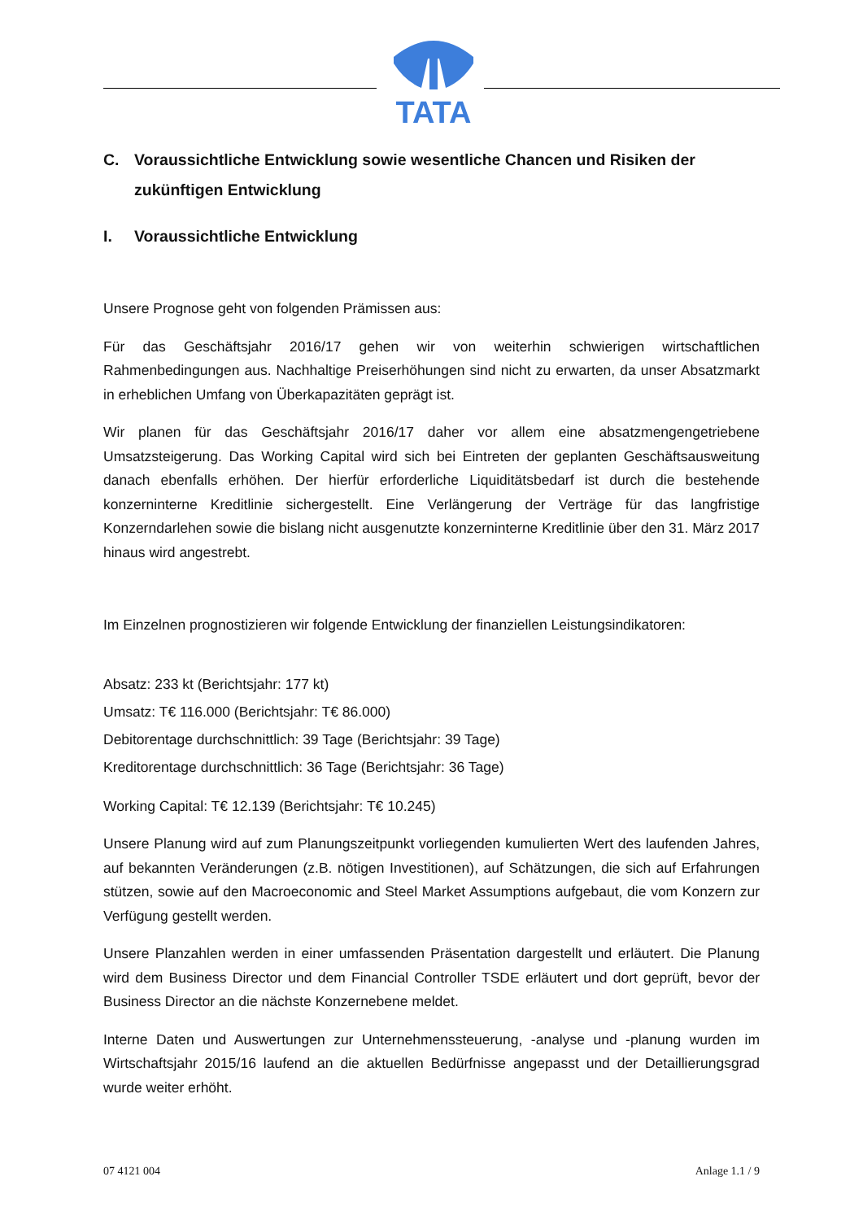TATA
C. Voraussichtliche Entwicklung sowie wesentliche Chancen und Risiken der zukünftigen Entwicklung
I. Voraussichtliche Entwicklung
Unsere Prognose geht von folgenden Prämissen aus:
Für das Geschäftsjahr 2016/17 gehen wir von weiterhin schwierigen wirtschaftlichen Rahmenbedingungen aus. Nachhaltige Preiserhöhungen sind nicht zu erwarten, da unser Absatzmarkt in erheblichen Umfang von Überkapazitäten geprägt ist.
Wir planen für das Geschäftsjahr 2016/17 daher vor allem eine absatzmengengetriebene Umsatzsteigerung. Das Working Capital wird sich bei Eintreten der geplanten Geschäftsausweitung danach ebenfalls erhöhen. Der hierfür erforderliche Liquiditätsbedarf ist durch die bestehende konzerninterne Kreditlinie sichergestellt. Eine Verlängerung der Verträge für das langfristige Konzerndarlehen sowie die bislang nicht ausgenutzte konzerninterne Kreditlinie über den 31. März 2017 hinaus wird angestrebt.
Im Einzelnen prognostizieren wir folgende Entwicklung der finanziellen Leistungsindikatoren:
Absatz: 233 kt (Berichtsjahr: 177 kt)
Umsatz: T€ 116.000 (Berichtsjahr: T€ 86.000)
Debitorentage durchschnittlich: 39 Tage (Berichtsjahr: 39 Tage)
Kreditorentage durchschnittlich: 36 Tage (Berichtsjahr: 36 Tage)
Working Capital: T€ 12.139 (Berichtsjahr: T€ 10.245)
Unsere Planung wird auf zum Planungszeitpunkt vorliegenden kumulierten Wert des laufenden Jahres, auf bekannten Veränderungen (z.B. nötigen Investitionen), auf Schätzungen, die sich auf Erfahrungen stützen, sowie auf den Macroeconomic and Steel Market Assumptions aufgebaut, die vom Konzern zur Verfügung gestellt werden.
Unsere Planzahlen werden in einer umfassenden Präsentation dargestellt und erläutert. Die Planung wird dem Business Director und dem Financial Controller TSDE erläutert und dort geprüft, bevor der Business Director an die nächste Konzernebene meldet.
Interne Daten und Auswertungen zur Unternehmenssteuerung, -analyse und -planung wurden im Wirtschaftsjahr 2015/16 laufend an die aktuellen Bedürfnisse angepasst und der Detaillierungsgrad wurde weiter erhöht.
07 4121 004 Anlage 1.1 / 9